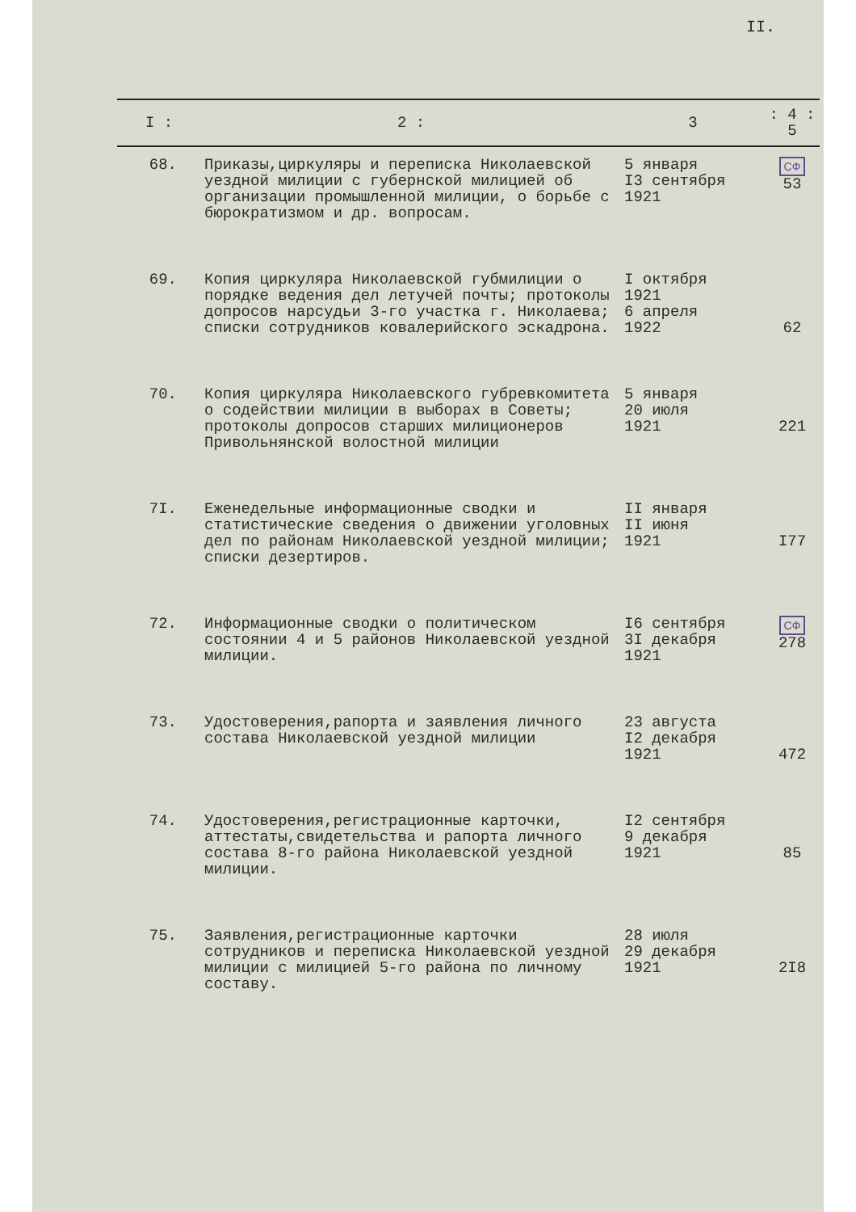II.
| I : | 2 : | 3 | : 4 : 5 |
| --- | --- | --- | --- |
| 68. | Приказы,циркуляры и переписка Николаевской уездной милиции с губернской милицией об организации промышленной милиции, о борьбе с бюрократизмом и др. вопросам. | 5 января I3 сентября 1921 | СФ 53 |
| 69. | Копия циркуляра Николаевской губмилиции о порядке ведения дел летучей почты; протоколы допросов нарсудьи 3-го участка г. Николаева; списки сотрудников ковалерийского эскадрона. | I октября 1921 6 апреля 1922 | 62 |
| 70. | Копия циркуляра Николаевского губревкомитета о содействии милиции в выборах в Советы; протоколы допросов старших милиционеров Привольнянской волостной милиции | 5 января 20 июля 1921 | 221 |
| 7I. | Еженедельные информационные сводки и статистические сведения о движении уголовных дел по районам Николаевской уездной милиции; списки дезертиров. | II января II июня 1921 | I77 |
| 72. | Информационные сводки о политическом состоянии 4 и 5 районов Николаевской уездной милиции. | I6 сентября 3I декабря 1921 | СФ 278 |
| 73. | Удостоверения,рапорта и заявления личного состава Николаевской уездной милиции | 23 августа I2 декабря 1921 | 472 |
| 74. | Удостоверения,регистрационные карточки, аттестаты,свидетельства и рапорта личного состава 8-го района Николаевской уездной милиции. | I2 сентября 9 декабря 1921 | 85 |
| 75. | Заявления,регистрационные карточки сотрудников и переписка Николаевской уездной милиции с милицией 5-го района по личному составу. | 28 июля 29 декабря 1921 | 2I8 |